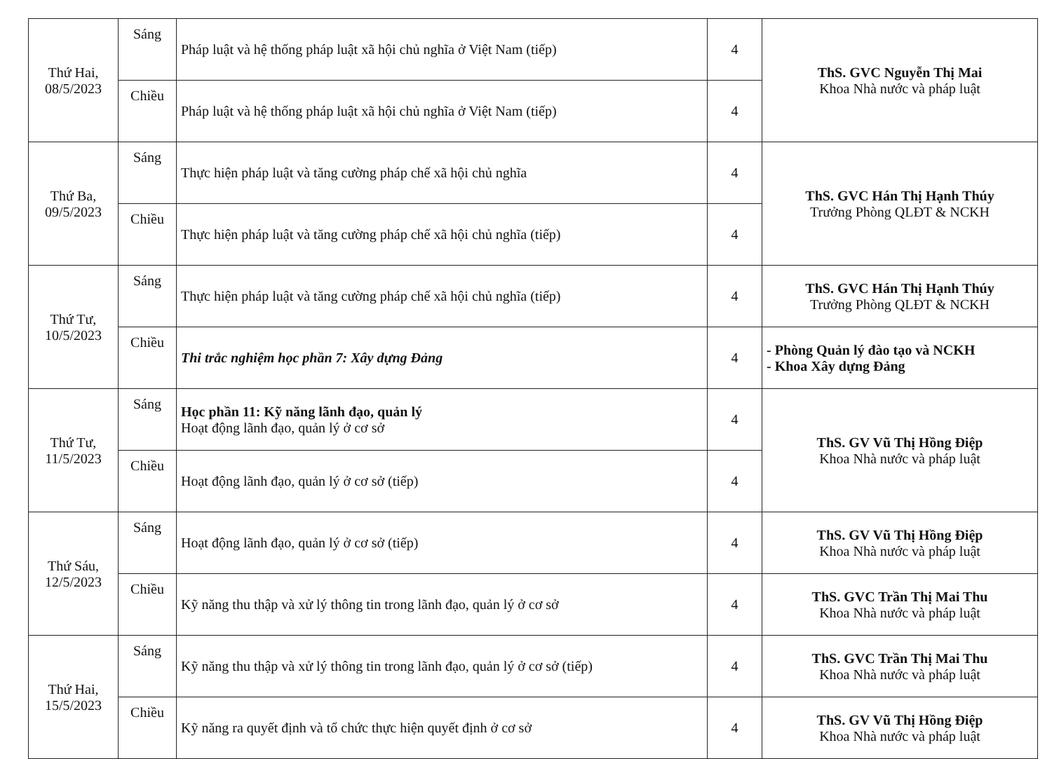| Thứ Hai, 08/5/2023 | Sáng | Pháp luật và hệ thống pháp luật xã hội chủ nghĩa ở Việt Nam (tiếp) | 4 | ThS. GVC Nguyễn Thị Mai Khoa Nhà nước và pháp luật |
| | Chiều | Pháp luật và hệ thống pháp luật xã hội chủ nghĩa ở Việt Nam (tiếp) | 4 | |
| Thứ Ba, 09/5/2023 | Sáng | Thực hiện pháp luật và tăng cường pháp chế xã hội chủ nghĩa | 4 | ThS. GVC Hán Thị Hạnh Thúy Trưởng Phòng QLĐT & NCKH |
| | Chiều | Thực hiện pháp luật và tăng cường pháp chế xã hội chủ nghĩa (tiếp) | 4 | |
| Thứ Tư, 10/5/2023 | Sáng | Thực hiện pháp luật và tăng cường pháp chế xã hội chủ nghĩa (tiếp) | 4 | ThS. GVC Hán Thị Hạnh Thúy Trưởng Phòng QLĐT & NCKH |
| | Chiều | Thi trắc nghiệm học phần 7: Xây dựng Đảng | 4 | - Phòng Quản lý đào tạo và NCKH - Khoa Xây dựng Đảng |
| Thứ Tư, 11/5/2023 | Sáng | Học phần 11: Kỹ năng lãnh đạo, quản lý Hoạt động lãnh đạo, quản lý ở cơ sở | 4 | ThS. GV Vũ Thị Hồng Điệp Khoa Nhà nước và pháp luật |
| | Chiều | Hoạt động lãnh đạo, quản lý ở cơ sở (tiếp) | 4 | |
| Thứ Sáu, 12/5/2023 | Sáng | Hoạt động lãnh đạo, quản lý ở cơ sở (tiếp) | 4 | ThS. GV Vũ Thị Hồng Điệp Khoa Nhà nước và pháp luật |
| | Chiều | Kỹ năng thu thập và xử lý thông tin trong lãnh đạo, quản lý ở cơ sở | 4 | ThS. GVC Trần Thị Mai Thu Khoa Nhà nước và pháp luật |
| Thứ Hai, 15/5/2023 | Sáng | Kỹ năng thu thập và xử lý thông tin trong lãnh đạo, quản lý ở cơ sở (tiếp) | 4 | ThS. GVC Trần Thị Mai Thu Khoa Nhà nước và pháp luật |
| | Chiều | Kỹ năng ra quyết định và tổ chức thực hiện quyết định ở cơ sở | 4 | ThS. GV Vũ Thị Hồng Điệp Khoa Nhà nước và pháp luật |